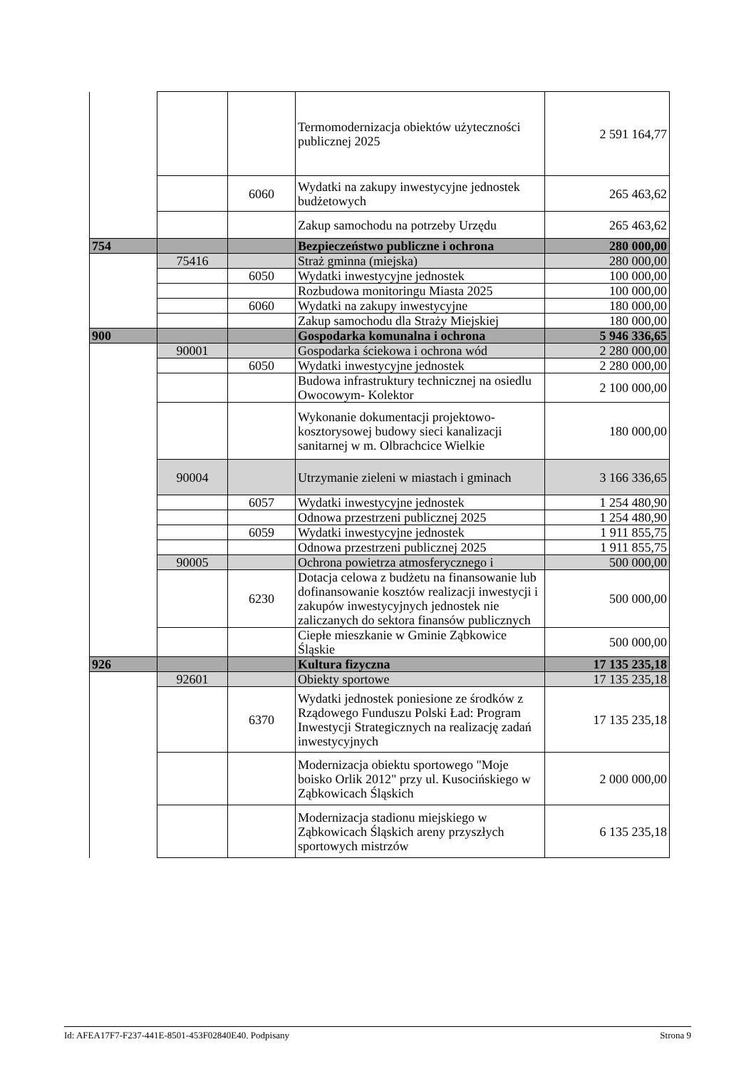| | | | Termomodernizacja obiektów użyteczności publicznej 2025 | 2 591 164,77 |
| | | 6060 | Wydatki na zakupy inwestycyjne jednostek budżetowych | 265 463,62 |
| | | | Zakup samochodu na potrzeby Urzędu | 265 463,62 |
| 754 | | | Bezpieczeństwo publiczne i ochrona | 280 000,00 |
| | 75416 | | Straż gminna (miejska) | 280 000,00 |
| | | 6050 | Wydatki inwestycyjne jednostek | 100 000,00 |
| | | | Rozbudowa monitoringu Miasta 2025 | 100 000,00 |
| | | 6060 | Wydatki na zakupy inwestycyjne | 180 000,00 |
| | | | Zakup samochodu dla Straży Miejskiej | 180 000,00 |
| 900 | | | Gospodarka komunalna i ochrona | 5 946 336,65 |
| | 90001 | | Gospodarka ściekowa i ochrona wód | 2 280 000,00 |
| | | 6050 | Wydatki inwestycyjne jednostek | 2 280 000,00 |
| | | | Budowa infrastruktury technicznej na osiedlu Owocowym- Kolektor | 2 100 000,00 |
| | | | Wykonanie dokumentacji projektowo-kosztorysowej budowy sieci kanalizacji sanitarnej w m. Olbrachcice Wielkie | 180 000,00 |
| | 90004 | | Utrzymanie zieleni w miastach i gminach | 3 166 336,65 |
| | | 6057 | Wydatki inwestycyjne jednostek | 1 254 480,90 |
| | | | Odnowa przestrzeni publicznej 2025 | 1 254 480,90 |
| | | 6059 | Wydatki inwestycyjne jednostek | 1 911 855,75 |
| | | | Odnowa przestrzeni publicznej 2025 | 1 911 855,75 |
| | 90005 | | Ochrona powietrza atmosferycznego i | 500 000,00 |
| | | 6230 | Dotacja celowa z budżetu na finansowanie lub dofinansowanie kosztów realizacji inwestycji i zakupów inwestycyjnych jednostek nie zaliczanych do sektora finansów publicznych | 500 000,00 |
| | | | Ciepłe mieszkanie w Gminie Ząbkowice Śląskie | 500 000,00 |
| 926 | | | Kultura fizyczna | 17 135 235,18 |
| | 92601 | | Obiekty sportowe | 17 135 235,18 |
| | | 6370 | Wydatki jednostek poniesione ze środków z Rządowego Funduszu Polski Ład: Program Inwestycji Strategicznych na realizację zadań inwestycyjnych | 17 135 235,18 |
| | | | Modernizacja obiektu sportowego "Moje boisko Orlik 2012" przy ul. Kusocińskiego w Ząbkowicach Śląskich | 2 000 000,00 |
| | | | Modernizacja stadionu miejskiego w Ząbkowicach Śląskich areny przyszłych sportowych mistrzów | 6 135 235,18 |
Id: AFEA17F7-F237-441E-8501-453F02840E40. Podpisany Strona 9